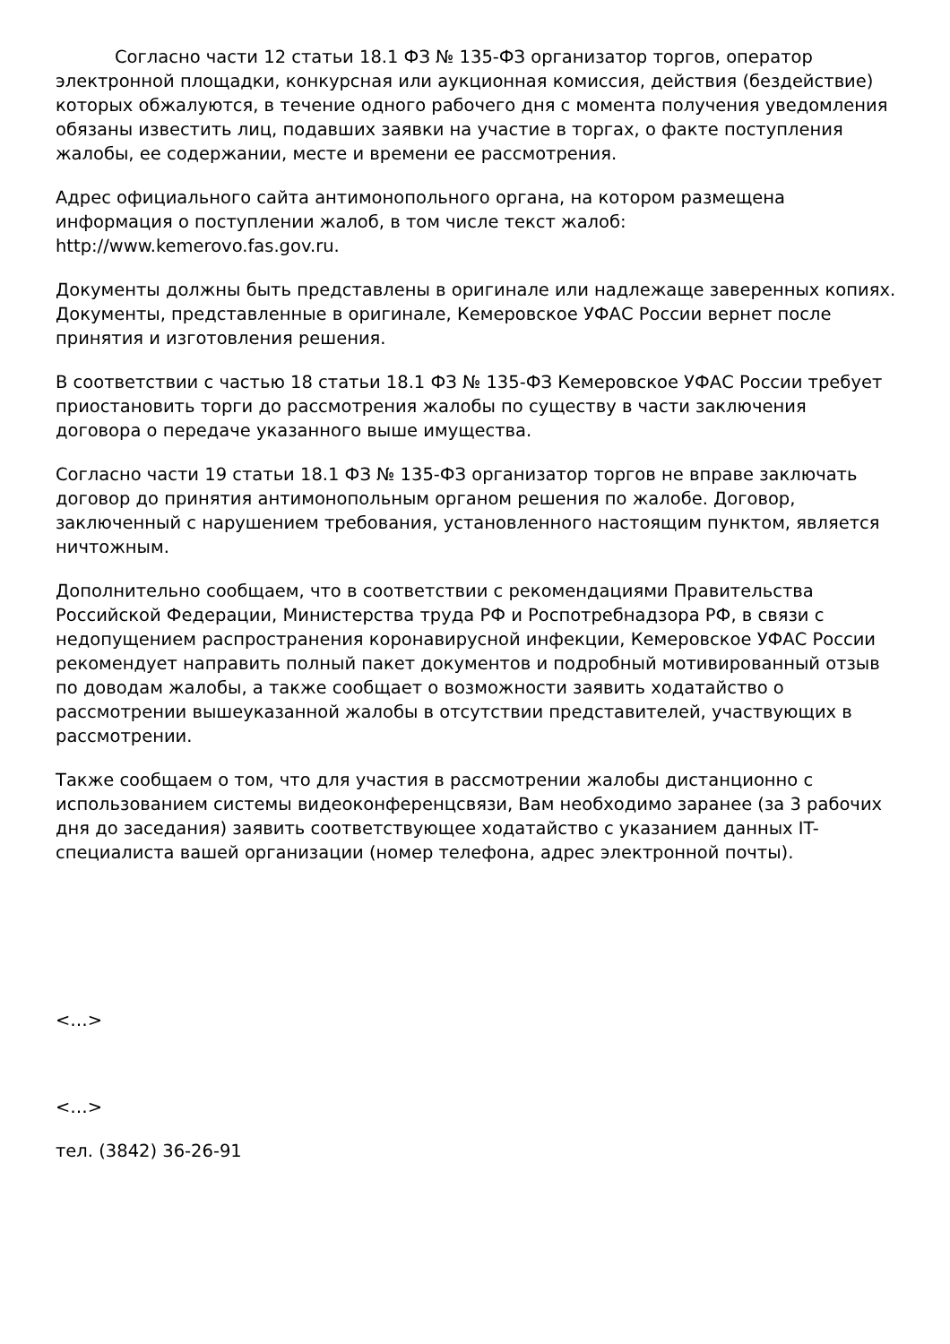Согласно части 12 статьи 18.1 ФЗ № 135-ФЗ организатор торгов, оператор электронной площадки, конкурсная или аукционная комиссия, действия (бездействие) которых обжалуются, в течение одного рабочего дня с момента получения уведомления обязаны известить лиц, подавших заявки на участие в торгах, о факте поступления жалобы, ее содержании, месте и времени ее рассмотрения.
Адрес официального сайта антимонопольного органа, на котором размещена информация о поступлении жалоб, в том числе текст жалоб: http://www.kemerovo.fas.gov.ru.
Документы должны быть представлены в оригинале или надлежаще заверенных копиях. Документы, представленные в оригинале, Кемеровское УФАС России вернет после принятия и изготовления решения.
В соответствии с частью 18 статьи 18.1 ФЗ № 135-ФЗ Кемеровское УФАС России требует приостановить торги до рассмотрения жалобы по существу в части заключения договора о передаче указанного выше имущества.
Согласно части 19 статьи 18.1 ФЗ № 135-ФЗ организатор торгов не вправе заключать договор до принятия антимонопольным органом решения по жалобе. Договор, заключенный с нарушением требования, установленного настоящим пунктом, является ничтожным.
Дополнительно сообщаем, что в соответствии с рекомендациями Правительства Российской Федерации, Министерства труда РФ и Роспотребнадзора РФ, в связи с недопущением распространения коронавирусной инфекции, Кемеровское УФАС России рекомендует направить полный пакет документов и подробный мотивированный отзыв по доводам жалобы, а также сообщает о возможности заявить ходатайство о рассмотрении вышеуказанной жалобы в отсутствии представителей, участвующих в рассмотрении.
Также сообщаем о том, что для участия в рассмотрении жалобы дистанционно с использованием системы видеоконференцсвязи, Вам необходимо заранее (за 3 рабочих дня до заседания) заявить соответствующее ходатайство с указанием данных IT-специалиста вашей организации (номер телефона, адрес электронной почты).
<…>
<…>
тел. (3842) 36-26-91